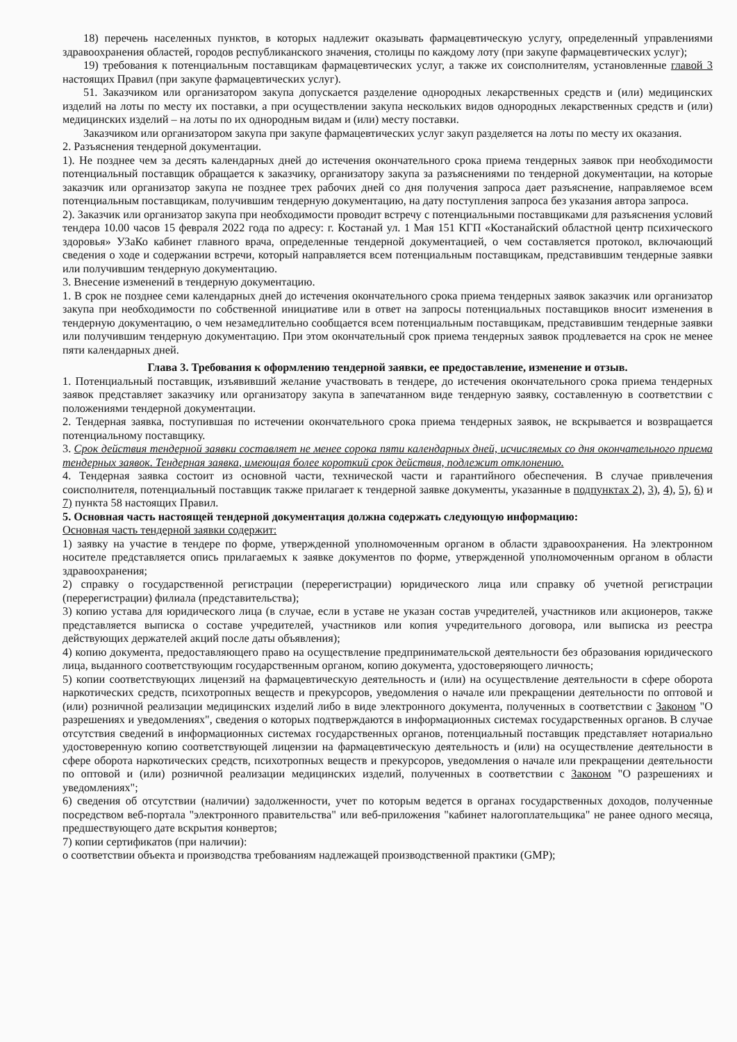18) перечень населенных пунктов, в которых надлежит оказывать фармацевтическую услугу, определенный управлениями здравоохранения областей, городов республиканского значения, столицы по каждому лоту (при закупе фармацевтических услуг);
19) требования к потенциальным поставщикам фармацевтических услуг, а также их соисполнителям, установленные главой 3 настоящих Правил (при закупе фармацевтических услуг).
51. Заказчиком или организатором закупа допускается разделение однородных лекарственных средств и (или) медицинских изделий на лоты по месту их поставки, а при осуществлении закупа нескольких видов однородных лекарственных средств и (или) медицинских изделий – на лоты по их однородным видам и (или) месту поставки.
Заказчиком или организатором закупа при закупе фармацевтических услуг закуп разделяется на лоты по месту их оказания.
2. Разъяснения тендерной документации.
1). Не позднее чем за десять календарных дней до истечения окончательного срока приема тендерных заявок при необходимости потенциальный поставщик обращается к заказчику, организатору закупа за разъяснениями по тендерной документации, на которые заказчик или организатор закупа не позднее трех рабочих дней со дня получения запроса дает разъяснение, направляемое всем потенциальным поставщикам, получившим тендерную документацию, на дату поступления запроса без указания автора запроса.
2). Заказчик или организатор закупа при необходимости проводит встречу с потенциальными поставщиками для разъяснения условий тендера 10.00 часов 15 февраля 2022 года по адресу: г. Костанай ул. 1 Мая 151 КГП «Костанайский областной центр психического здоровья» УЗаКо кабинет главного врача, определенные тендерной документацией, о чем составляется протокол, включающий сведения о ходе и содержании встречи, который направляется всем потенциальным поставщикам, представившим тендерные заявки или получившим тендерную документацию.
3. Внесение изменений в тендерную документацию.
1. В срок не позднее семи календарных дней до истечения окончательного срока приема тендерных заявок заказчик или организатор закупа при необходимости по собственной инициативе или в ответ на запросы потенциальных поставщиков вносит изменения в тендерную документацию, о чем незамедлительно сообщается всем потенциальным поставщикам, представившим тендерные заявки или получившим тендерную документацию. При этом окончательный срок приема тендерных заявок продлевается на срок не менее пяти календарных дней.
Глава 3. Требования к оформлению тендерной заявки, ее предоставление, изменение и отзыв.
1. Потенциальный поставщик, изъявивший желание участвовать в тендере, до истечения окончательного срока приема тендерных заявок представляет заказчику или организатору закупа в запечатанном виде тендерную заявку, составленную в соответствии с положениями тендерной документации.
2. Тендерная заявка, поступившая по истечении окончательного срока приема тендерных заявок, не вскрывается и возвращается потенциальному поставщику.
3. Срок действия тендерной заявки составляет не менее сорока пяти календарных дней, исчисляемых со дня окончательного приема тендерных заявок. Тендерная заявка, имеющая более короткий срок действия, подлежит отклонению.
4. Тендерная заявка состоит из основной части, технической части и гарантийного обеспечения. В случае привлечения соисполнителя, потенциальный поставщик также прилагает к тендерной заявке документы, указанные в подпунктах 2), 3), 4), 5), 6) и 7) пункта 58 настоящих Правил.
5. Основная часть настоящей тендерной документация должна содержать следующую информацию:
Основная часть тендерной заявки содержит:
1) заявку на участие в тендере по форме, утвержденной уполномоченным органом в области здравоохранения. На электронном носителе представляется опись прилагаемых к заявке документов по форме, утвержденной уполномоченным органом в области здравоохранения;
2) справку о государственной регистрации (перерегистрации) юридического лица или справку об учетной регистрации (перерегистрации) филиала (представительства);
3) копию устава для юридического лица (в случае, если в уставе не указан состав учредителей, участников или акционеров, также представляется выписка о составе учредителей, участников или копия учредительного договора, или выписка из реестра действующих держателей акций после даты объявления);
4) копию документа, предоставляющего право на осуществление предпринимательской деятельности без образования юридического лица, выданного соответствующим государственным органом, копию документа, удостоверяющего личность;
5) копии соответствующих лицензий на фармацевтическую деятельность и (или) на осуществление деятельности в сфере оборота наркотических средств, психотропных веществ и прекурсоров, уведомления о начале или прекращении деятельности по оптовой и (или) розничной реализации медицинских изделий либо в виде электронного документа, полученных в соответствии с Законом "О разрешениях и уведомлениях", сведения о которых подтверждаются в информационных системах государственных органов. В случае отсутствия сведений в информационных системах государственных органов, потенциальный поставщик представляет нотариально удостоверенную копию соответствующей лицензии на фармацевтическую деятельность и (или) на осуществление деятельности в сфере оборота наркотических средств, психотропных веществ и прекурсоров, уведомления о начале или прекращении деятельности по оптовой и (или) розничной реализации медицинских изделий, полученных в соответствии с Законом "О разрешениях и уведомлениях";
6) сведения об отсутствии (наличии) задолженности, учет по которым ведется в органах государственных доходов, полученные посредством веб-портала "электронного правительства" или веб-приложения "кабинет налогоплательщика" не ранее одного месяца, предшествующего дате вскрытия конвертов;
7) копии сертификатов (при наличии):
о соответствии объекта и производства требованиям надлежащей производственной практики (GMP);